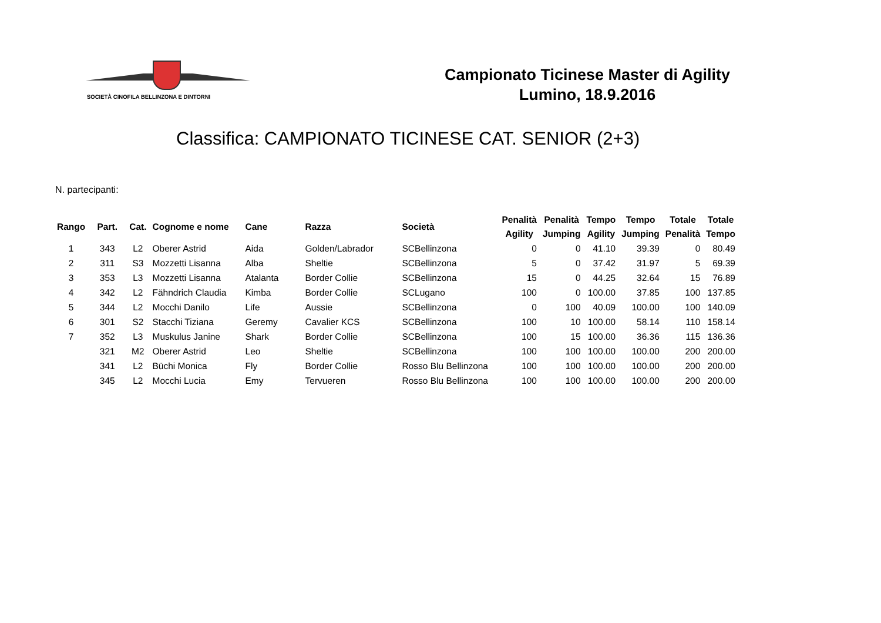SOCIETÀ CINOFILA BELLINZONA E DINTORNI
Campionato Ticinese Master di Agility
Lumino, 18.9.2016
Classifica: CAMPIONATO TICINESE CAT. SENIOR (2+3)
N. partecipanti:
| Rango | Part. | Cat. | Cognome e nome | Cane | Razza | Società | Penalità Agility | Penalità Jumping | Tempo Agility | Tempo Jumping | Totale Penalità | Totale Tempo |
| --- | --- | --- | --- | --- | --- | --- | --- | --- | --- | --- | --- | --- |
| 1 | 343 | L2 | Oberer Astrid | Aida | Golden/Labrador | SCBellinzona | 0 | 0 | 41.10 | 39.39 | 0 | 80.49 |
| 2 | 311 | S3 | Mozzetti Lisanna | Alba | Sheltie | SCBellinzona | 5 | 0 | 37.42 | 31.97 | 5 | 69.39 |
| 3 | 353 | L3 | Mozzetti Lisanna | Atalanta | Border Collie | SCBellinzona | 15 | 0 | 44.25 | 32.64 | 15 | 76.89 |
| 4 | 342 | L2 | Fähndrich Claudia | Kimba | Border Collie | SCLugano | 100 | 0 | 100.00 | 37.85 | 100 | 137.85 |
| 5 | 344 | L2 | Mocchi Danilo | Life | Aussie | SCBellinzona | 0 | 100 | 40.09 | 100.00 | 100 | 140.09 |
| 6 | 301 | S2 | Stacchi Tiziana | Geremy | Cavalier KCS | SCBellinzona | 100 | 10 | 100.00 | 58.14 | 110 | 158.14 |
| 7 | 352 | L3 | Muskulus Janine | Shark | Border Collie | SCBellinzona | 100 | 15 | 100.00 | 36.36 | 115 | 136.36 |
| | 321 | M2 | Oberer Astrid | Leo | Sheltie | SCBellinzona | 100 | 100 | 100.00 | 100.00 | 200 | 200.00 |
| | 341 | L2 | Büchi Monica | Fly | Border Collie | Rosso Blu Bellinzona | 100 | 100 | 100.00 | 100.00 | 200 | 200.00 |
| | 345 | L2 | Mocchi Lucia | Emy | Tervueren | Rosso Blu Bellinzona | 100 | 100 | 100.00 | 100.00 | 200 | 200.00 |